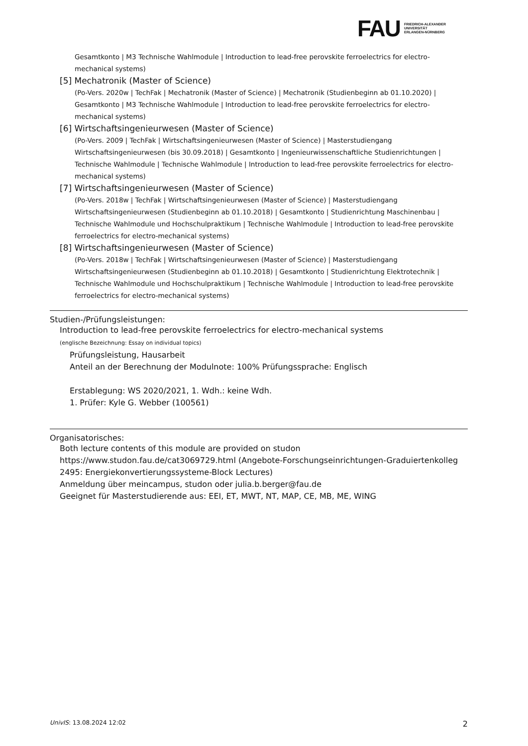FAU FRIEDRICH-ALEXANDER
UNIVERSITÄT
ERLANGEN-NÜRNBERG
Gesamtkonto | M3 Technische Wahlmodule | Introduction to lead-free perovskite ferroelectrics for electro-mechanical systems)
[5] Mechatronik (Master of Science)
(Po-Vers. 2020w | TechFak | Mechatronik (Master of Science) | Mechatronik (Studienbeginn ab 01.10.2020) | Gesamtkonto | M3 Technische Wahlmodule | Introduction to lead-free perovskite ferroelectrics for electro-mechanical systems)
[6] Wirtschaftsingenieurwesen (Master of Science)
(Po-Vers. 2009 | TechFak | Wirtschaftsingenieurwesen (Master of Science) | Masterstudiengang Wirtschaftsingenieurwesen (bis 30.09.2018) | Gesamtkonto | Ingenieurwissenschaftliche Studienrichtungen | Technische Wahlmodule | Technische Wahlmodule | Introduction to lead-free perovskite ferroelectrics for electro-mechanical systems)
[7] Wirtschaftsingenieurwesen (Master of Science)
(Po-Vers. 2018w | TechFak | Wirtschaftsingenieurwesen (Master of Science) | Masterstudiengang Wirtschaftsingenieurwesen (Studienbeginn ab 01.10.2018) | Gesamtkonto | Studienrichtung Maschinenbau | Technische Wahlmodule und Hochschulpraktikum | Technische Wahlmodule | Introduction to lead-free perovskite ferroelectrics for electro-mechanical systems)
[8] Wirtschaftsingenieurwesen (Master of Science)
(Po-Vers. 2018w | TechFak | Wirtschaftsingenieurwesen (Master of Science) | Masterstudiengang Wirtschaftsingenieurwesen (Studienbeginn ab 01.10.2018) | Gesamtkonto | Studienrichtung Elektrotechnik | Technische Wahlmodule und Hochschulpraktikum | Technische Wahlmodule | Introduction to lead-free perovskite ferroelectrics for electro-mechanical systems)
Studien-/Prüfungsleistungen:
Introduction to lead-free perovskite ferroelectrics for electro-mechanical systems
(englische Bezeichnung: Essay on individual topics)
Prüfungsleistung, Hausarbeit
Anteil an der Berechnung der Modulnote: 100% Prüfungssprache: Englisch
Erstablegung: WS 2020/2021, 1. Wdh.: keine Wdh.
1. Prüfer: Kyle G. Webber (100561)
Organisatorisches:
Both lecture contents of this module are provided on studon https://www.studon.fau.de/cat3069729.html (Angebote-Forschungseinrichtungen-Graduiertenkolleg 2495: Energiekonvertierungssysteme-Block Lectures)
Anmeldung über meincampus, studon oder julia.b.berger@fau.de
Geeignet für Masterstudierende aus: EEI, ET, MWT, NT, MAP, CE, MB, ME, WING
UnivIS: 13.08.2024 12:02 2